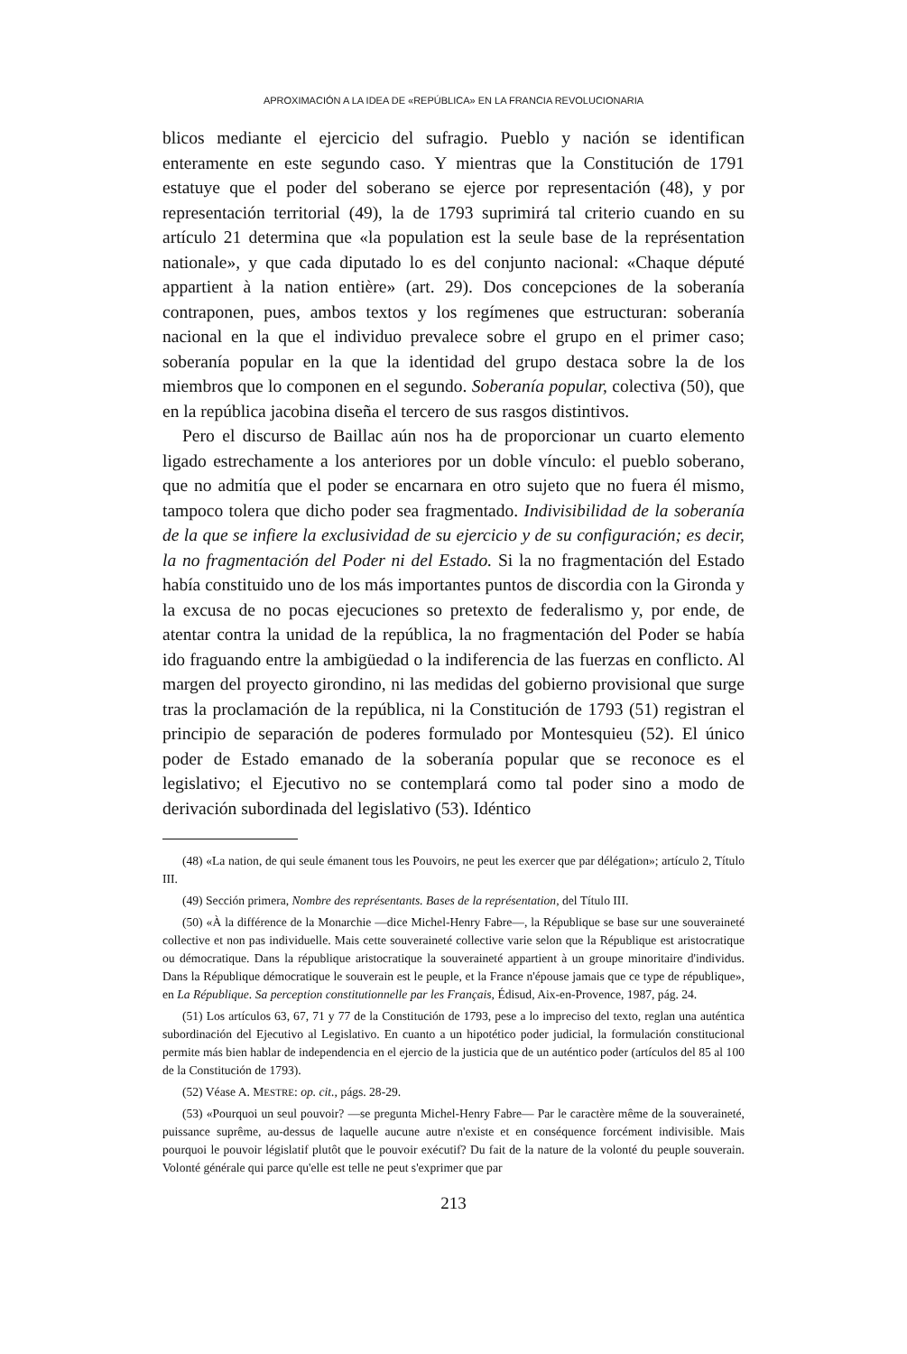APROXIMACIÓN A LA IDEA DE «REPÚBLICA» EN LA FRANCIA REVOLUCIONARIA
blicos mediante el ejercicio del sufragio. Pueblo y nación se identifican enteramente en este segundo caso. Y mientras que la Constitución de 1791 estatuye que el poder del soberano se ejerce por representación (48), y por representación territorial (49), la de 1793 suprimirá tal criterio cuando en su artículo 21 determina que «la population est la seule base de la représentation nationale», y que cada diputado lo es del conjunto nacional: «Chaque député appartient à la nation entière» (art. 29). Dos concepciones de la soberanía contraponen, pues, ambos textos y los regímenes que estructuran: soberanía nacional en la que el individuo prevalece sobre el grupo en el primer caso; soberanía popular en la que la identidad del grupo destaca sobre la de los miembros que lo componen en el segundo. Soberanía popular, colectiva (50), que en la república jacobina diseña el tercero de sus rasgos distintivos.
Pero el discurso de Baillac aún nos ha de proporcionar un cuarto elemento ligado estrechamente a los anteriores por un doble vínculo: el pueblo soberano, que no admitía que el poder se encarnara en otro sujeto que no fuera él mismo, tampoco tolera que dicho poder sea fragmentado. Indivisibilidad de la soberanía de la que se infiere la exclusividad de su ejercicio y de su configuración; es decir, la no fragmentación del Poder ni del Estado. Si la no fragmentación del Estado había constituido uno de los más importantes puntos de discordia con la Gironda y la excusa de no pocas ejecuciones so pretexto de federalismo y, por ende, de atentar contra la unidad de la república, la no fragmentación del Poder se había ido fraguando entre la ambigüedad o la indiferencia de las fuerzas en conflicto. Al margen del proyecto girondino, ni las medidas del gobierno provisional que surge tras la proclamación de la república, ni la Constitución de 1793 (51) registran el principio de separación de poderes formulado por Montesquieu (52). El único poder de Estado emanado de la soberanía popular que se reconoce es el legislativo; el Ejecutivo no se contemplará como tal poder sino a modo de derivación subordinada del legislativo (53). Idéntico
(48) «La nation, de qui seule émanent tous les Pouvoirs, ne peut les exercer que par délégation»; artículo 2, Título III.
(49) Sección primera, Nombre des représentants. Bases de la représentation, del Título III.
(50) «À la différence de la Monarchie —dice Michel-Henry Fabre—, la République se base sur une souveraineté collective et non pas individuelle. Mais cette souveraineté collective varie selon que la République est aristocratique ou démocratique. Dans la république aristocratique la souveraineté appartient à un groupe minoritaire d'individus. Dans la République démocratique le souverain est le peuple, et la France n'épouse jamais que ce type de république», en La République. Sa perception constitutionnelle par les Français, Édisud, Aix-en-Provence, 1987, pág. 24.
(51) Los artículos 63, 67, 71 y 77 de la Constitución de 1793, pese a lo impreciso del texto, reglan una auténtica subordinación del Ejecutivo al Legislativo. En cuanto a un hipotético poder judicial, la formulación constitucional permite más bien hablar de independencia en el ejercio de la justicia que de un auténtico poder (artículos del 85 al 100 de la Constitución de 1793).
(52) Véase A. MESTRE: op. cit., págs. 28-29.
(53) «Pourquoi un seul pouvoir? —se pregunta Michel-Henry Fabre— Par le caractère même de la souveraineté, puissance suprême, au-dessus de laquelle aucune autre n'existe et en conséquence forcément indivisible. Mais pourquoi le pouvoir législatif plutôt que le pouvoir exécutif? Du fait de la nature de la volonté du peuple souverain. Volonté générale qui parce qu'elle est telle ne peut s'exprimer que par
213